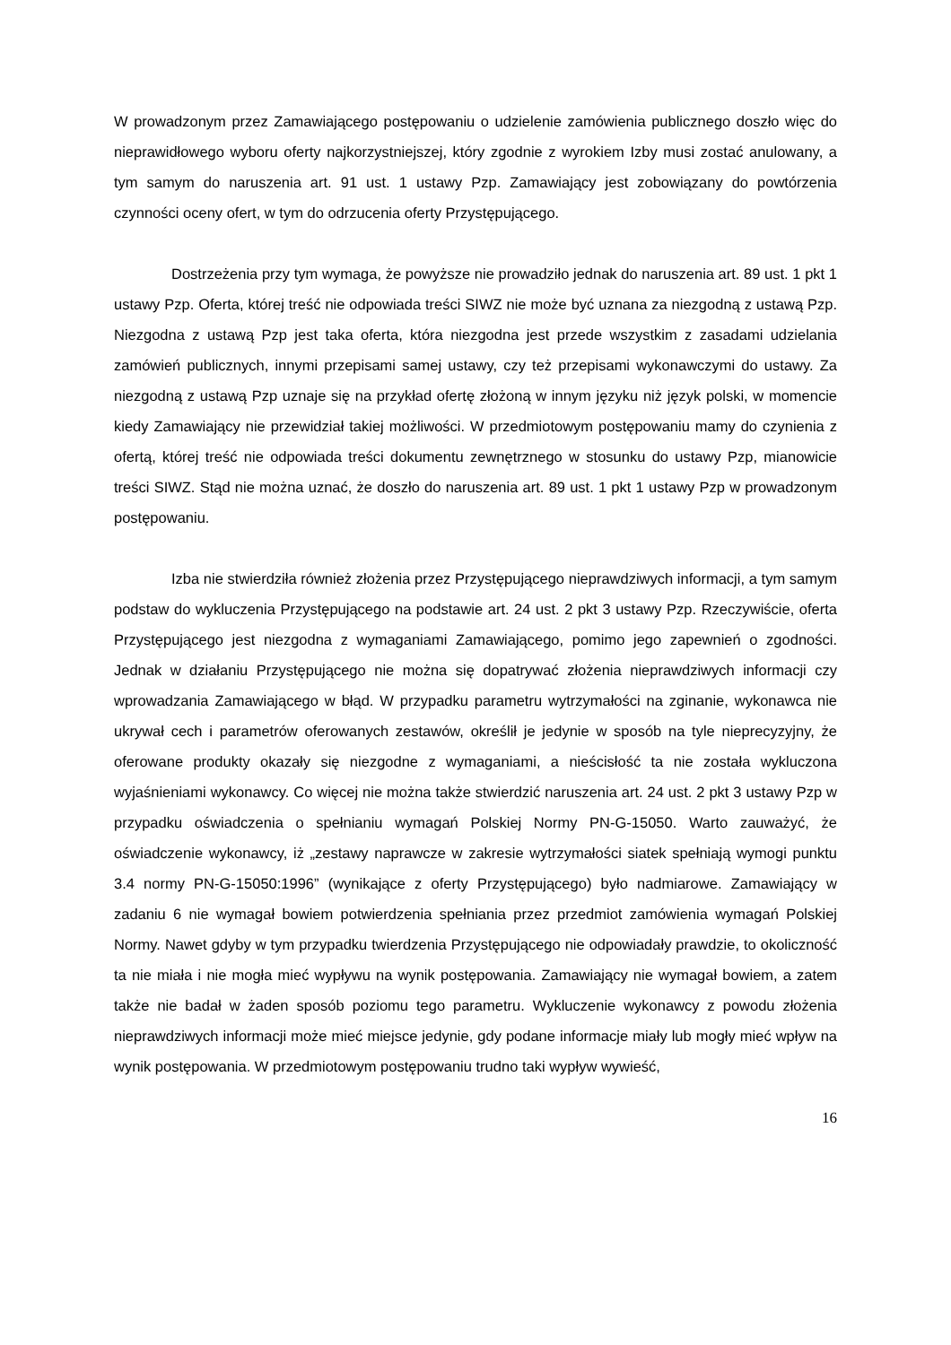W prowadzonym przez Zamawiającego postępowaniu o udzielenie zamówienia publicznego doszło więc do nieprawidłowego wyboru oferty najkorzystniejszej, który zgodnie z wyrokiem Izby musi zostać anulowany, a tym samym do naruszenia art. 91 ust. 1 ustawy Pzp. Zamawiający jest zobowiązany do powtórzenia czynności oceny ofert, w tym do odrzucenia oferty Przystępującego.
Dostrzeżenia przy tym wymaga, że powyższe nie prowadziło jednak do naruszenia art. 89 ust. 1 pkt 1 ustawy Pzp. Oferta, której treść nie odpowiada treści SIWZ nie może być uznana za niezgodną z ustawą Pzp. Niezgodna z ustawą Pzp jest taka oferta, która niezgodna jest przede wszystkim z zasadami udzielania zamówień publicznych, innymi przepisami samej ustawy, czy też przepisami wykonawczymi do ustawy. Za niezgodną z ustawą Pzp uznaje się na przykład ofertę złożoną w innym języku niż język polski, w momencie kiedy Zamawiający nie przewidział takiej możliwości. W przedmiotowym postępowaniu mamy do czynienia z ofertą, której treść nie odpowiada treści dokumentu zewnętrznego w stosunku do ustawy Pzp, mianowicie treści SIWZ. Stąd nie można uznać, że doszło do naruszenia art. 89 ust. 1 pkt 1 ustawy Pzp w prowadzonym postępowaniu.
Izba nie stwierdziła również złożenia przez Przystępującego nieprawdziwych informacji, a tym samym podstaw do wykluczenia Przystępującego na podstawie art. 24 ust. 2 pkt 3 ustawy Pzp. Rzeczywiście, oferta Przystępującego jest niezgodna z wymaganiami Zamawiającego, pomimo jego zapewnień o zgodności. Jednak w działaniu Przystępującego nie można się dopatrywać złożenia nieprawdziwych informacji czy wprowadzania Zamawiającego w błąd. W przypadku parametru wytrzymałości na zginanie, wykonawca nie ukrywał cech i parametrów oferowanych zestawów, określił je jedynie w sposób na tyle nieprecyzyjny, że oferowane produkty okazały się niezgodne z wymaganiami, a nieścisłość ta nie została wykluczona wyjaśnieniami wykonawcy. Co więcej nie można także stwierdzić naruszenia art. 24 ust. 2 pkt 3 ustawy Pzp w przypadku oświadczenia o spełnianiu wymagań Polskiej Normy PN-G-15050. Warto zauważyć, że oświadczenie wykonawcy, iż „zestawy naprawcze w zakresie wytrzymałości siatek spełniają wymogi punktu 3.4 normy PN-G-15050:1996” (wynikające z oferty Przystępującego) było nadmiarowe. Zamawiający w zadaniu 6 nie wymagał bowiem potwierdzenia spełniania przez przedmiot zamówienia wymagań Polskiej Normy. Nawet gdyby w tym przypadku twierdzenia Przystępującego nie odpowiadały prawdzie, to okoliczność ta nie miała i nie mogła mieć wypływu na wynik postępowania. Zamawiający nie wymagał bowiem, a zatem także nie badał w żaden sposób poziomu tego parametru. Wykluczenie wykonawcy z powodu złożenia nieprawdziwych informacji może mieć miejsce jedynie, gdy podane informacje miały lub mogły mieć wpływ na wynik postępowania. W przedmiotowym postępowaniu trudno taki wypływ wywieść,
16